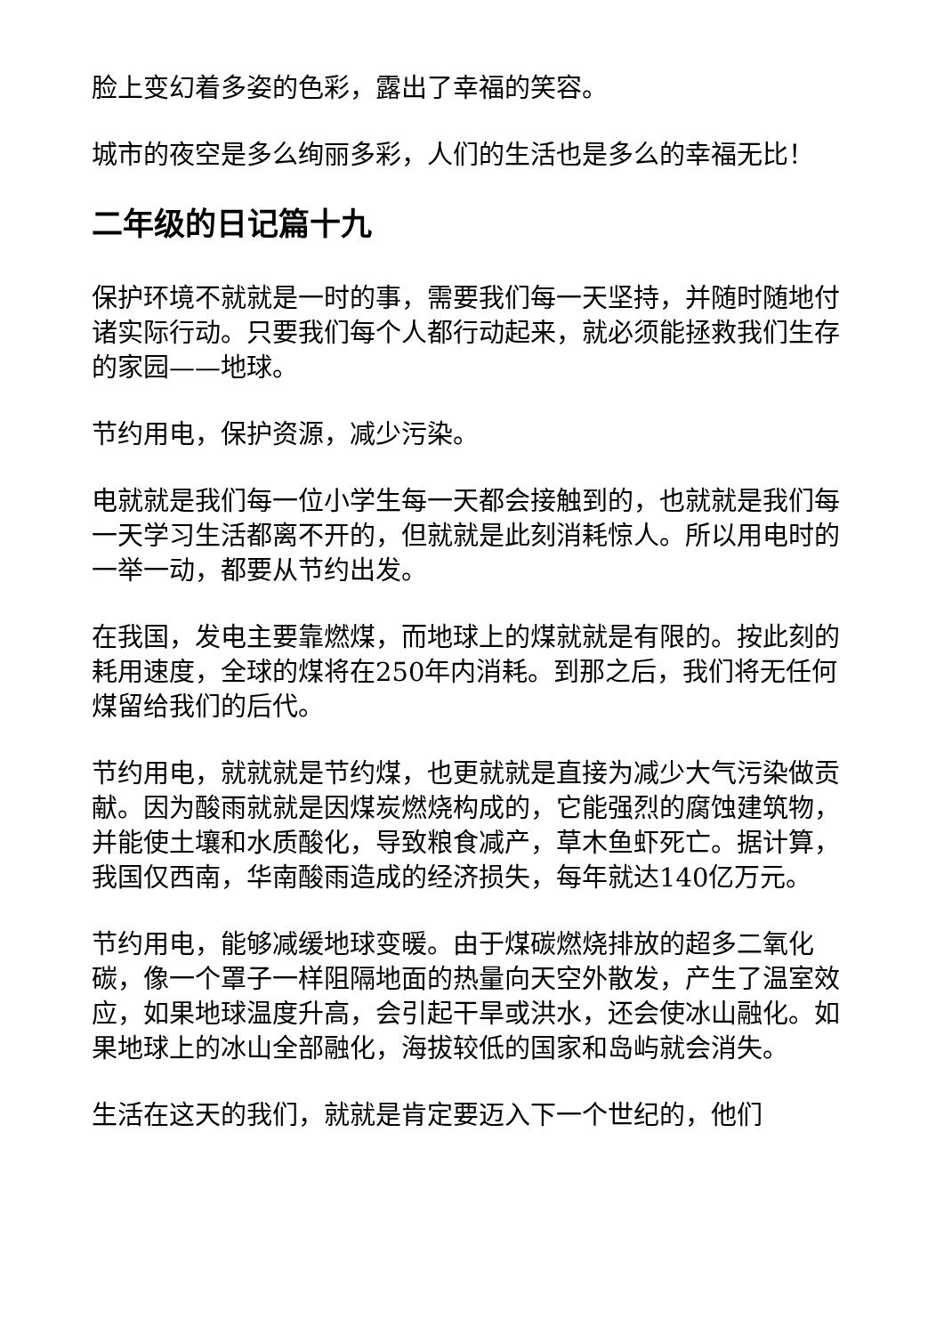脸上变幻着多姿的色彩，露出了幸福的笑容。
城市的夜空是多么绚丽多彩，人们的生活也是多么的幸福无比！
二年级的日记篇十九
保护环境不就就是一时的事，需要我们每一天坚持，并随时随地付诸实际行动。只要我们每个人都行动起来，就必须能拯救我们生存的家园——地球。
节约用电，保护资源，减少污染。
电就就是我们每一位小学生每一天都会接触到的，也就就是我们每一天学习生活都离不开的，但就就是此刻消耗惊人。所以用电时的一举一动，都要从节约出发。
在我国，发电主要靠燃煤，而地球上的煤就就是有限的。按此刻的耗用速度，全球的煤将在250年内消耗。到那之后，我们将无任何煤留给我们的后代。
节约用电，就就就是节约煤，也更就就是直接为减少大气污染做贡献。因为酸雨就就是因煤炭燃烧构成的，它能强烈的腐蚀建筑物，并能使土壤和水质酸化，导致粮食减产，草木鱼虾死亡。据计算，我国仅西南，华南酸雨造成的经济损失，每年就达140亿万元。
节约用电，能够减缓地球变暖。由于煤碳燃烧排放的超多二氧化碳，像一个罩子一样阻隔地面的热量向天空外散发，产生了温室效应，如果地球温度升高，会引起干旱或洪水，还会使冰山融化。如果地球上的冰山全部融化，海拔较低的国家和岛屿就会消失。
生活在这天的我们，就就是肯定要迈入下一个世纪的，他们